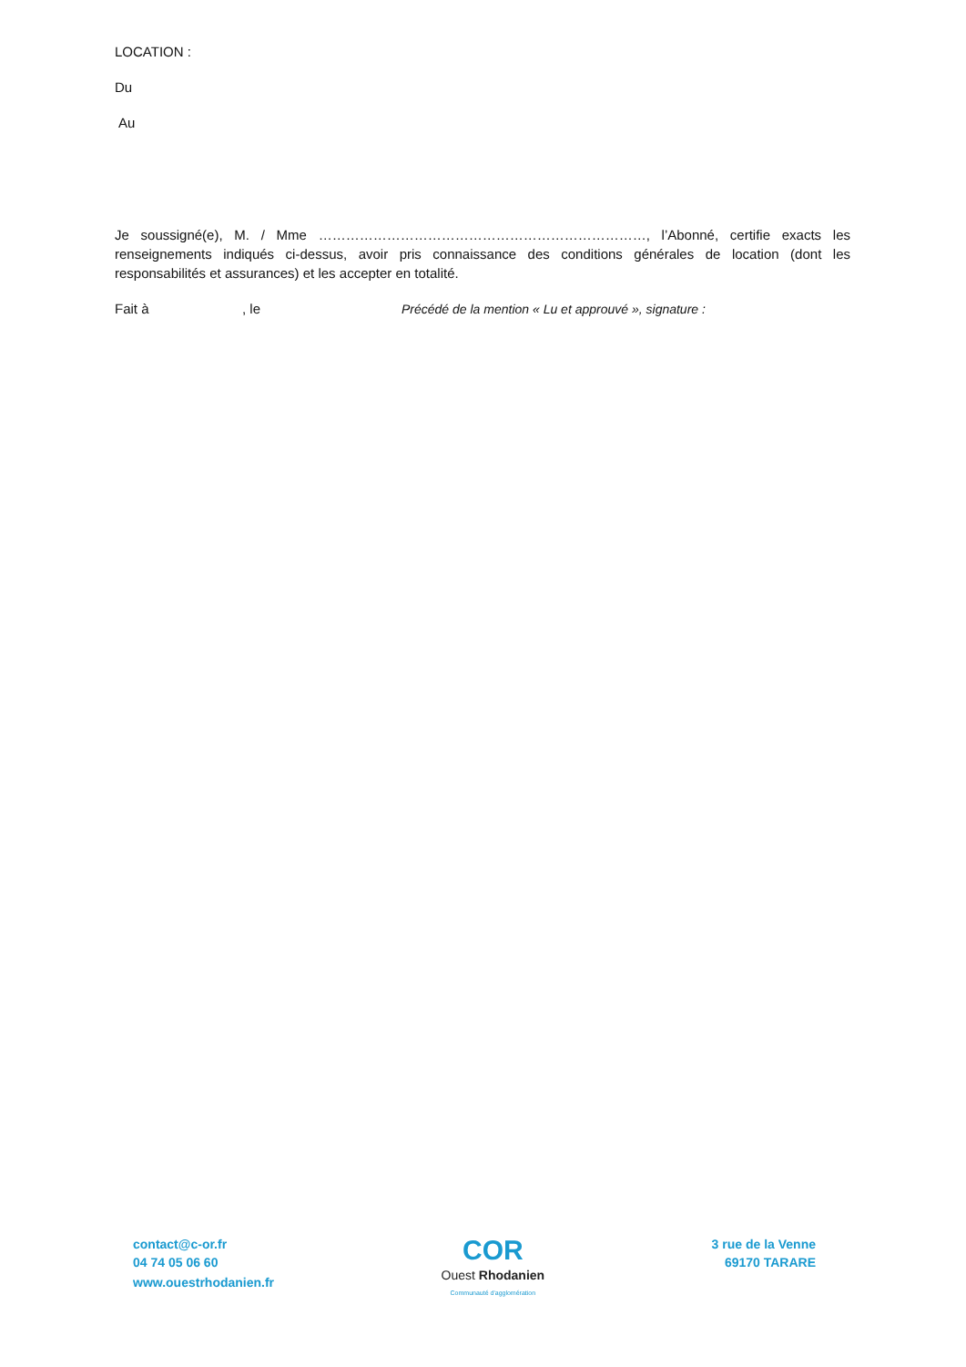LOCATION :
Du
Au
Je soussigné(e), M. / Mme ………………………………………………………………, l’Abonné, certifie exacts les renseignements indiqués ci-dessus, avoir pris connaissance des conditions générales de location (dont les responsabilités et assurances) et les accepter en totalité.
Fait à, le Précédé de la mention « Lu et approuvé », signature :
contact@c-or.fr
04 74 05 06 60
www.ouestrhodanien.fr
COR
Ouest Rhodanien
Communauté d'agglomération
3 rue de la Venne
69170 TARARE